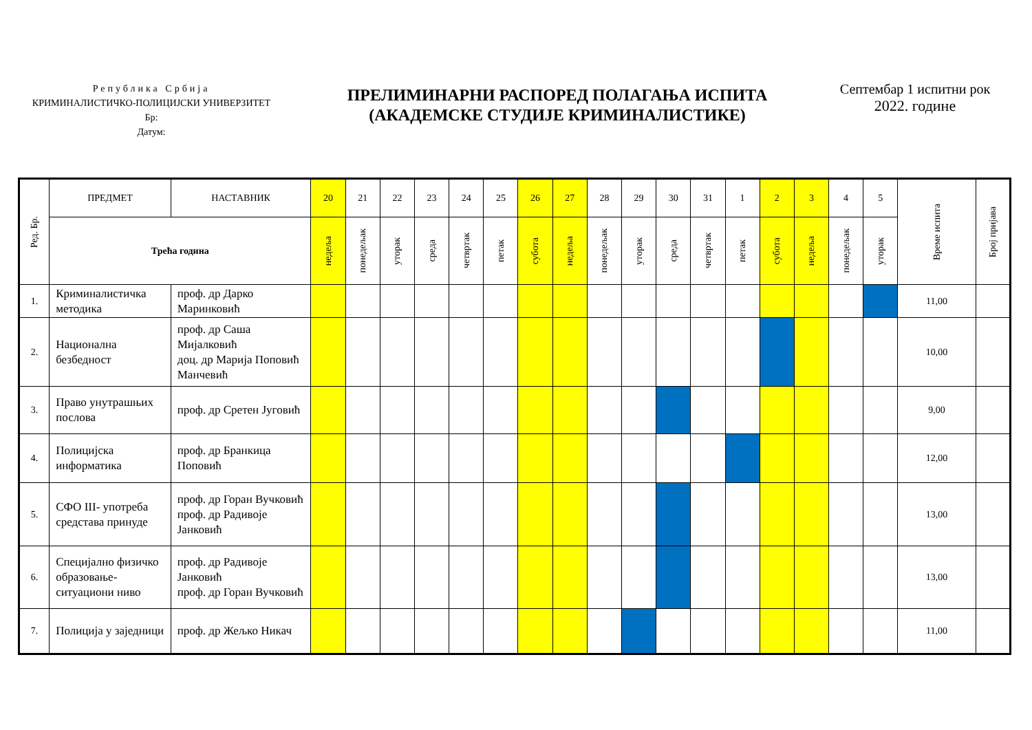Република Србија
КРИМИНАЛИСТИЧКО-ПОЛИЦИЈСКИ УНИВЕРЗИТЕТ
Бр:
Датум:
ПРЕЛИМИНАРНИ РАСПОРЕД ПОЛАГАЊА ИСПИТА
(АКАДЕМСКЕ СТУДИЈЕ КРИМИНАЛИСТИКЕ)
Септембар 1 испитни рок
2022. године
| Ред. Бр. | ПРЕДМЕТ | НАСТАВНИК | 20 | 21 | 22 | 23 | 24 | 25 | 26 | 27 | 28 | 29 | 30 | 31 | 1 | 2 | 3 | 4 | 5 | Време испита | Број пријава |
| --- | --- | --- | --- | --- | --- | --- | --- | --- | --- | --- | --- | --- | --- | --- | --- | --- | --- | --- | --- | --- | --- |
| | Трећа година | | недеља | понедељак | уторак | среда | четвртак | петак | субота | недеља | понедељак | уторак | среда | четвртак | петак | субота | недеља | понедељак | уторак | | |
| 1. | Криминалистичка методика | проф. др Дарко Маринковић | | | | | | | | | | | | | | | | | | 11,00 | |
| 2. | Национална безбедност | проф. др Саша Мијалковић доц. др Марија Поповић Манчевић | | | | | | | | | | | | | | | | | | 10,00 | |
| 3. | Право унутрашњих послова | проф. др Сретен Југовић | | | | | | | | | | | | | | | | | | 9,00 | |
| 4. | Полицијска информатика | проф. др Бранкица Поповић | | | | | | | | | | | | | | | | | | 12,00 | |
| 5. | СФО III- употреба средстава принуде | проф. др Горан Вучковић проф. др Радивоје Јанковић | | | | | | | | | | | | | | | | | | 13,00 | |
| 6. | Специјално физичко образовање-ситуациони ниво | проф. др Радивоје Јанковић проф. др Горан Вучковић | | | | | | | | | | | | | | | | | | 13,00 | |
| 7. | Полиција у заједници | проф. др Жељко Никач | | | | | | | | | | | | | | | | | | 11,00 | |